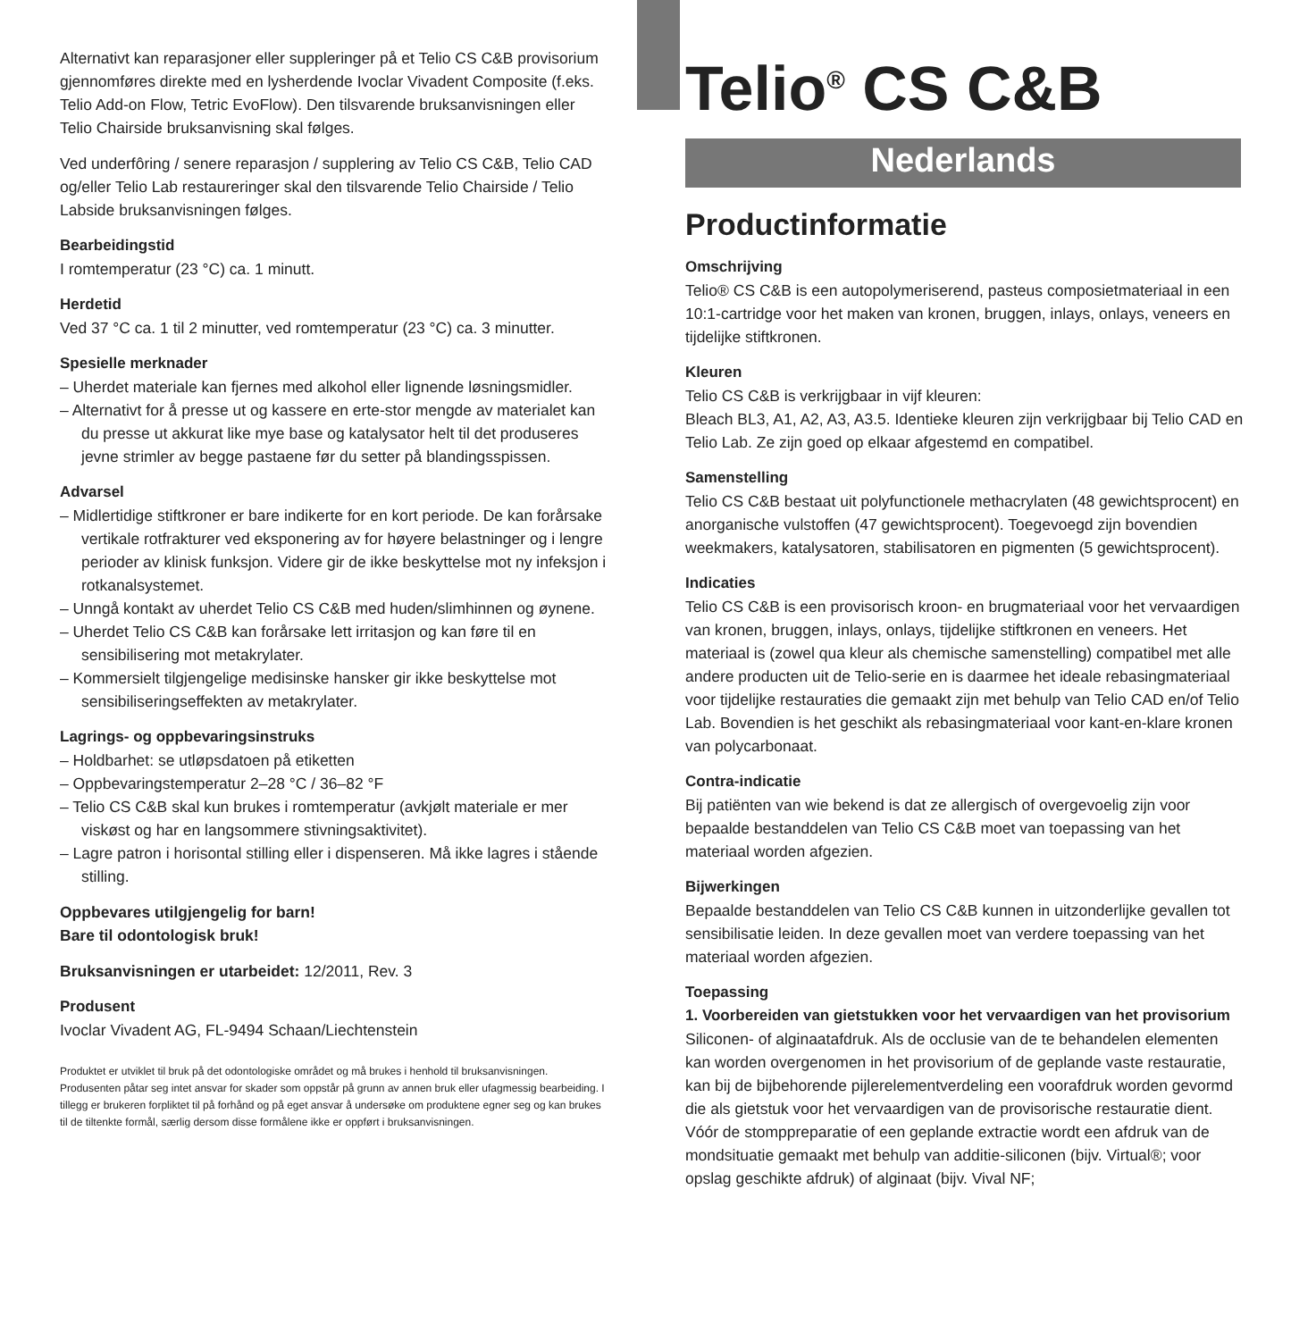Alternativt kan reparasjoner eller suppleringer på et Telio CS C&B provisorium gjennomføres direkte med en lysherdende Ivoclar Vivadent Composite (f.eks. Telio Add-on Flow, Tetric EvoFlow). Den tilsvarende bruksanvisningen eller Telio Chairside bruksanvisning skal følges.
Ved underfôring / senere reparasjon / supplering av Telio CS C&B, Telio CAD og/eller Telio Lab restaureringer skal den tilsvarende Telio Chairside / Telio Labside bruksanvisningen følges.
Bearbeidingstid
I romtemperatur (23 °C) ca. 1 minutt.
Herdetid
Ved 37 °C ca. 1 til 2 minutter, ved romtemperatur (23 °C) ca. 3 minutter.
Spesielle merknader
– Uherdet materiale kan fjernes med alkohol eller lignende løsningsmidler.
– Alternativt for å presse ut og kassere en erte-stor mengde av materialet kan du presse ut akkurat like mye base og katalysator helt til det produseres jevne strimler av begge pastaene før du setter på blandingsspissen.
Advarsel
– Midlertidige stiftkroner er bare indikerte for en kort periode. De kan forårsake vertikale rotfrakturer ved eksponering av for høyere belastninger og i lengre perioder av klinisk funksjon. Videre gir de ikke beskyttelse mot ny infeksjon i rotkanalsystemet.
– Unngå kontakt av uherdet Telio CS C&B med huden/slimhinnen og øynene.
– Uherdet Telio CS C&B kan forårsake lett irritasjon og kan føre til en sensibilisering mot metakrylater.
– Kommersielt tilgjengelige medisinske hansker gir ikke beskyttelse mot sensibiliseringseffekten av metakrylater.
Lagrings- og oppbevaringsinstruks
– Holdbarhet: se utløpsdatoen på etiketten
– Oppbevaringstemperatur 2–28 °C / 36–82 °F
– Telio CS C&B skal kun brukes i romtemperatur (avkjølt materiale er mer viskøst og har en langsommere stivningsaktivitet).
– Lagre patron i horisontal stilling eller i dispenseren. Må ikke lagres i stående stilling.
Oppbevares utilgjengelig for barn!
Bare til odontologisk bruk!
Bruksanvisningen er utarbeidet: 12/2011, Rev. 3
Produsent
Ivoclar Vivadent AG, FL-9494 Schaan/Liechtenstein
Produktet er utviklet til bruk på det odontologiske området og må brukes i henhold til bruksanvisningen. Produsenten påtar seg intet ansvar for skader som oppstår på grunn av annen bruk eller ufagmessig bearbeiding. I tillegg er brukeren forpliktet til på forhånd og på eget ansvar å undersøke om produktene egner seg og kan brukes til de tiltenkte formål, særlig dersom disse formålene ikke er oppført i bruksanvisningen.
Telio<sup>®</sup> CS C&B
Nederlands
Productinformatie
Omschrijving
Telio® CS C&B is een autopolymeriserend, pasteus composietmateriaal in een 10:1-cartridge voor het maken van kronen, bruggen, inlays, onlays, veneers en tijdelijke stiftkronen.
Kleuren
Telio CS C&B is verkrijgbaar in vijf kleuren:
Bleach BL3, A1, A2, A3, A3.5. Identieke kleuren zijn verkrijgbaar bij Telio CAD en Telio Lab. Ze zijn goed op elkaar afgestemd en compatibel.
Samenstelling
Telio CS C&B bestaat uit polyfunctionele methacrylaten (48 gewichtsprocent) en anorganische vulstoffen (47 gewichtsprocent). Toegevoegd zijn bovendien weekmakers, katalysatoren, stabilisatoren en pigmenten (5 gewichtsprocent).
Indicaties
Telio CS C&B is een provisorisch kroon- en brugmateriaal voor het vervaardigen van kronen, bruggen, inlays, onlays, tijdelijke stiftkronen en veneers. Het materiaal is (zowel qua kleur als chemische samenstelling) compatibel met alle andere producten uit de Telio-serie en is daarmee het ideale rebasingmateriaal voor tijdelijke restauraties die gemaakt zijn met behulp van Telio CAD en/of Telio Lab. Bovendien is het geschikt als rebasingmateriaal voor kant-en-klare kronen van polycarbonaat.
Contra-indicatie
Bij patiënten van wie bekend is dat ze allergisch of overgevoelig zijn voor bepaalde bestanddelen van Telio CS C&B moet van toepassing van het materiaal worden afgezien.
Bijwerkingen
Bepaalde bestanddelen van Telio CS C&B kunnen in uitzonderlijke gevallen tot sensibilisatie leiden. In deze gevallen moet van verdere toepassing van het materiaal worden afgezien.
Toepassing
1. Voorbereiden van gietstukken voor het vervaardigen van het provisorium
Siliconen- of alginaatafdruk. Als de occlusie van de te behandelen elementen kan worden overgenomen in het provisorium of de geplande vaste restauratie, kan bij de bijbehorende pijlerelementverdeling een voorafdruk worden gevormd die als gietstuk voor het vervaardigen van de provisorische restauratie dient. Vóór de stomppreparatie of een geplande extractie wordt een afdruk van de mondsituatie gemaakt met behulp van additie-siliconen (bijv. Virtual®; voor opslag geschikte afdruk) of alginaat (bijv. Vival NF;